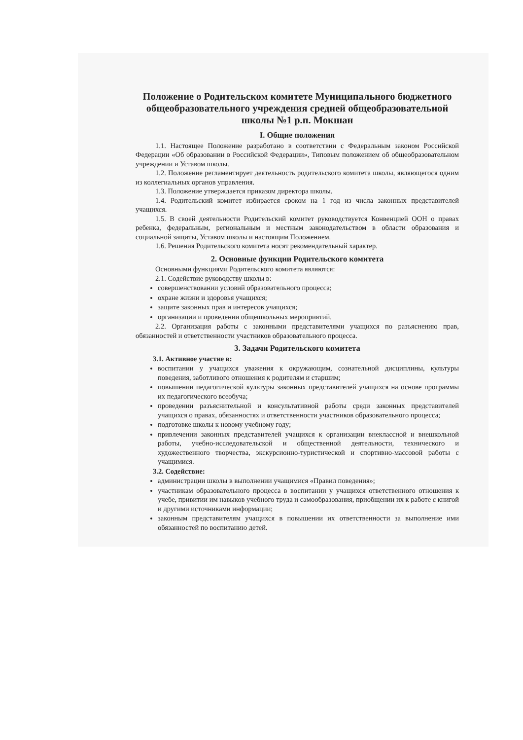Положение о Родительском комитете Муниципального бюджетного общеобразовательного учреждения средней общеобразовательной школы №1 р.п. Мокшан
I. Общие положения
1.1. Настоящее Положение разработано в соответствии с Федеральным законом Российской Федерации «Об образовании в Российской Федерации», Типовым положением об общеобразовательном учреждении и Уставом школы.
1.2. Положение регламентирует деятельность родительского комитета школы, являющегося одним из коллегиальных органов управления.
1.3. Положение утверждается приказом директора школы.
1.4. Родительский комитет избирается сроком на 1 год из числа законных представителей учащихся.
1.5. В своей деятельности Родительский комитет руководствуется Конвенцией ООН о правах ребенка, федеральным, региональным и местным законодательством в области образования и социальной защиты, Уставом школы и настоящим Положением.
1.6. Решения Родительского комитета носят рекомендательный характер.
2. Основные функции Родительского комитета
Основными функциями Родительского комитета являются:
2.1. Содействие руководству школы в:
совершенствовании условий образовательного процесса;
охране жизни и здоровья учащихся;
защите законных прав и интересов учащихся;
организации и проведении общешкольных мероприятий.
2.2. Организация работы с законными представителями учащихся по разъяснению прав, обязанностей и ответственности участников образовательного процесса.
3. Задачи Родительского комитета
3.1. Активное участие в:
воспитании у учащихся уважения к окружающим, сознательной дисциплины, культуры поведения, заботливого отношения к родителям и старшим;
повышении педагогической культуры законных представителей учащихся на основе программы их педагогического всеобуча;
проведении разъяснительной и консультативной работы среди законных представителей учащихся о правах, обязанностях и ответственности участников образовательного процесса;
подготовке школы к новому учебному году;
привлечении законных представителей учащихся к организации внеклассной и внешкольной работы, учебно-исследовательской и общественной деятельности, технического и художественного творчества, экскурсионно-туристической и спортивно-массовой работы с учащимися.
3.2. Содействие:
администрации школы в выполнении учащимися «Правил поведения»;
участникам образовательного процесса в воспитании у учащихся ответственного отношения к учебе, привитии им навыков учебного труда и самообразования, приобщении их к работе с книгой и другими источниками информации;
законным представителям учащихся в повышении их ответственности за выполнение ими обязанностей по воспитанию детей.